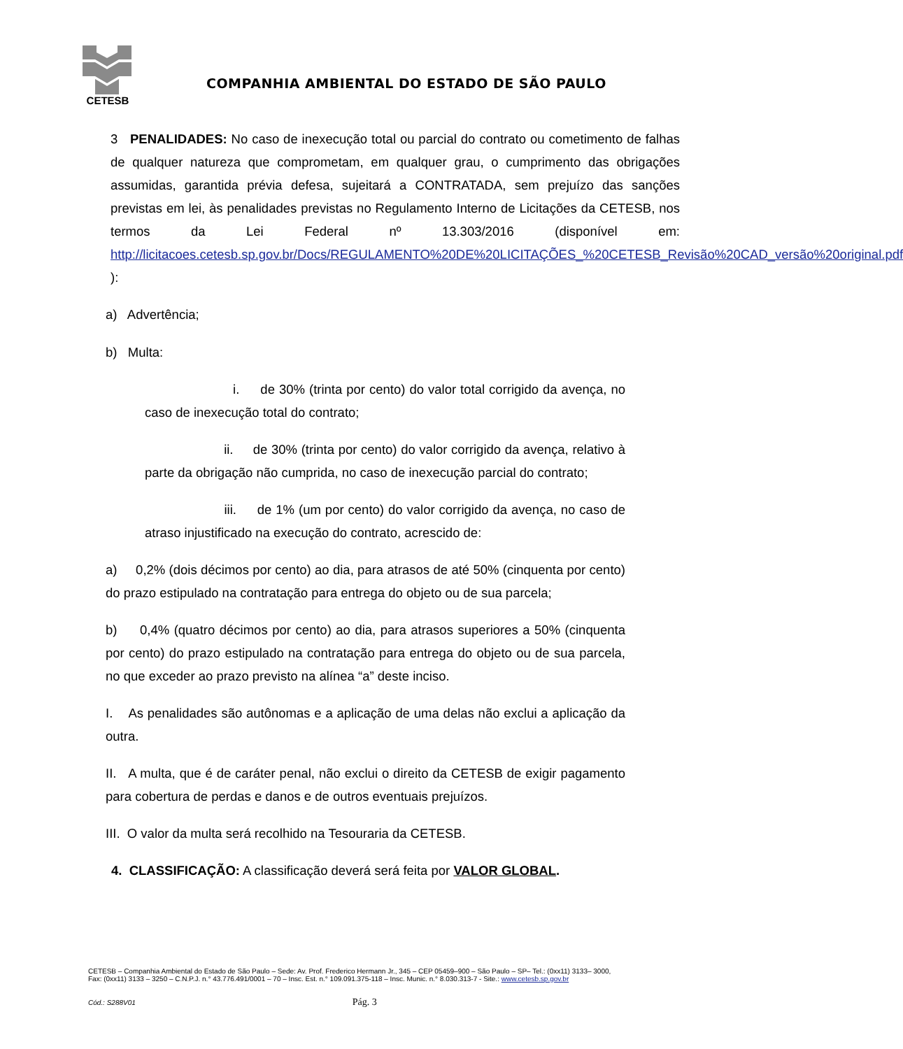CETESB
COMPANHIA AMBIENTAL DO ESTADO DE SÃO PAULO
3 PENALIDADES: No caso de inexecução total ou parcial do contrato ou cometimento de falhas de qualquer natureza que comprometam, em qualquer grau, o cumprimento das obrigações assumidas, garantida prévia defesa, sujeitará a CONTRATADA, sem prejuízo das sanções previstas em lei, às penalidades previstas no Regulamento Interno de Licitações da CETESB, nos termos da Lei Federal nº 13.303/2016 (disponível em: http://licitacoes.cetesb.sp.gov.br/Docs/REGULAMENTO%20DE%20LICITAÇÕES_%20CETESB_Revisão%20CAD_versão%20original.pdf ):
a) Advertência;
b) Multa:
i. de 30% (trinta por cento) do valor total corrigido da avença, no caso de inexecução total do contrato;
ii. de 30% (trinta por cento) do valor corrigido da avença, relativo à parte da obrigação não cumprida, no caso de inexecução parcial do contrato;
iii. de 1% (um por cento) do valor corrigido da avença, no caso de atraso injustificado na execução do contrato, acrescido de:
a) 0,2% (dois décimos por cento) ao dia, para atrasos de até 50% (cinquenta por cento) do prazo estipulado na contratação para entrega do objeto ou de sua parcela;
b) 0,4% (quatro décimos por cento) ao dia, para atrasos superiores a 50% (cinquenta por cento) do prazo estipulado na contratação para entrega do objeto ou de sua parcela, no que exceder ao prazo previsto na alínea “a” deste inciso.
I. As penalidades são autônomas e a aplicação de uma delas não exclui a aplicação da outra.
II. A multa, que é de caráter penal, não exclui o direito da CETESB de exigir pagamento para cobertura de perdas e danos e de outros eventuais prejuízos.
III. O valor da multa será recolhido na Tesouraria da CETESB.
4. CLASSIFICAÇÃO: A classificação deverá será feita por VALOR GLOBAL.
CETESB – Companhia Ambiental do Estado de São Paulo – Sede: Av. Prof. Frederico Hermann Jr., 345 – CEP 05459–900 – São Paulo – SP– Tel.: (0xx11) 3133– 3000,
Fax: (0xx11) 3133 – 3250 – C.N.P.J. n.° 43.776.491/0001 – 70 – Insc. Est. n.° 109.091.375-118 – Insc. Munic. n.° 8.030.313-7 - Site.: www.cetesb.sp.gov.br
Cód.: S288V01 Pág. 3